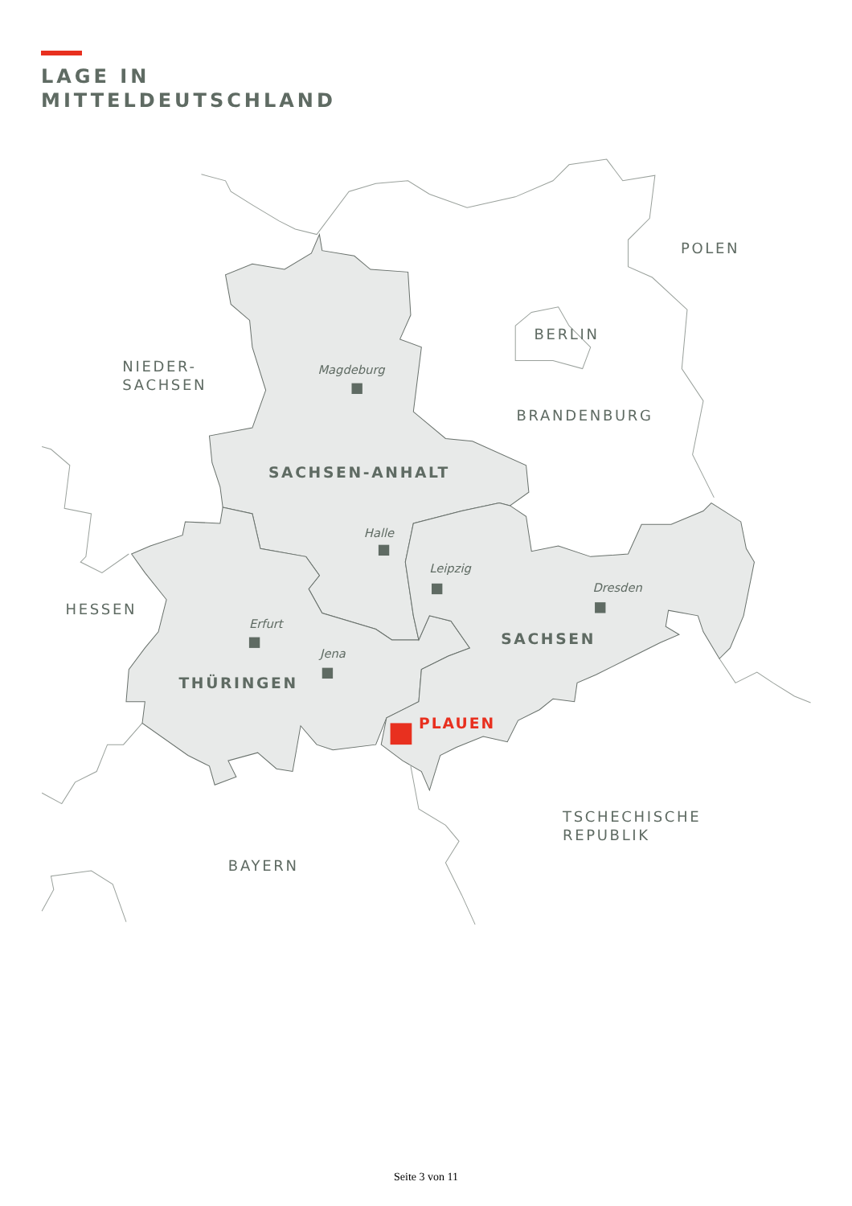LAGE IN
MITTELDEUTSCHLAND
POLEN
BERLIN
NIEDER-
SACHSEN
BRANDENBURG
HESSEN
TSCHECHISCHE
REPUBLIK
BAYERN
Magdeburg
Halle
Leipzig
Dresden
Erfurt
Jena
SACHSEN-ANHALT
SACHSEN
THÜRINGEN
PLAUEN
Seite 3 von 11